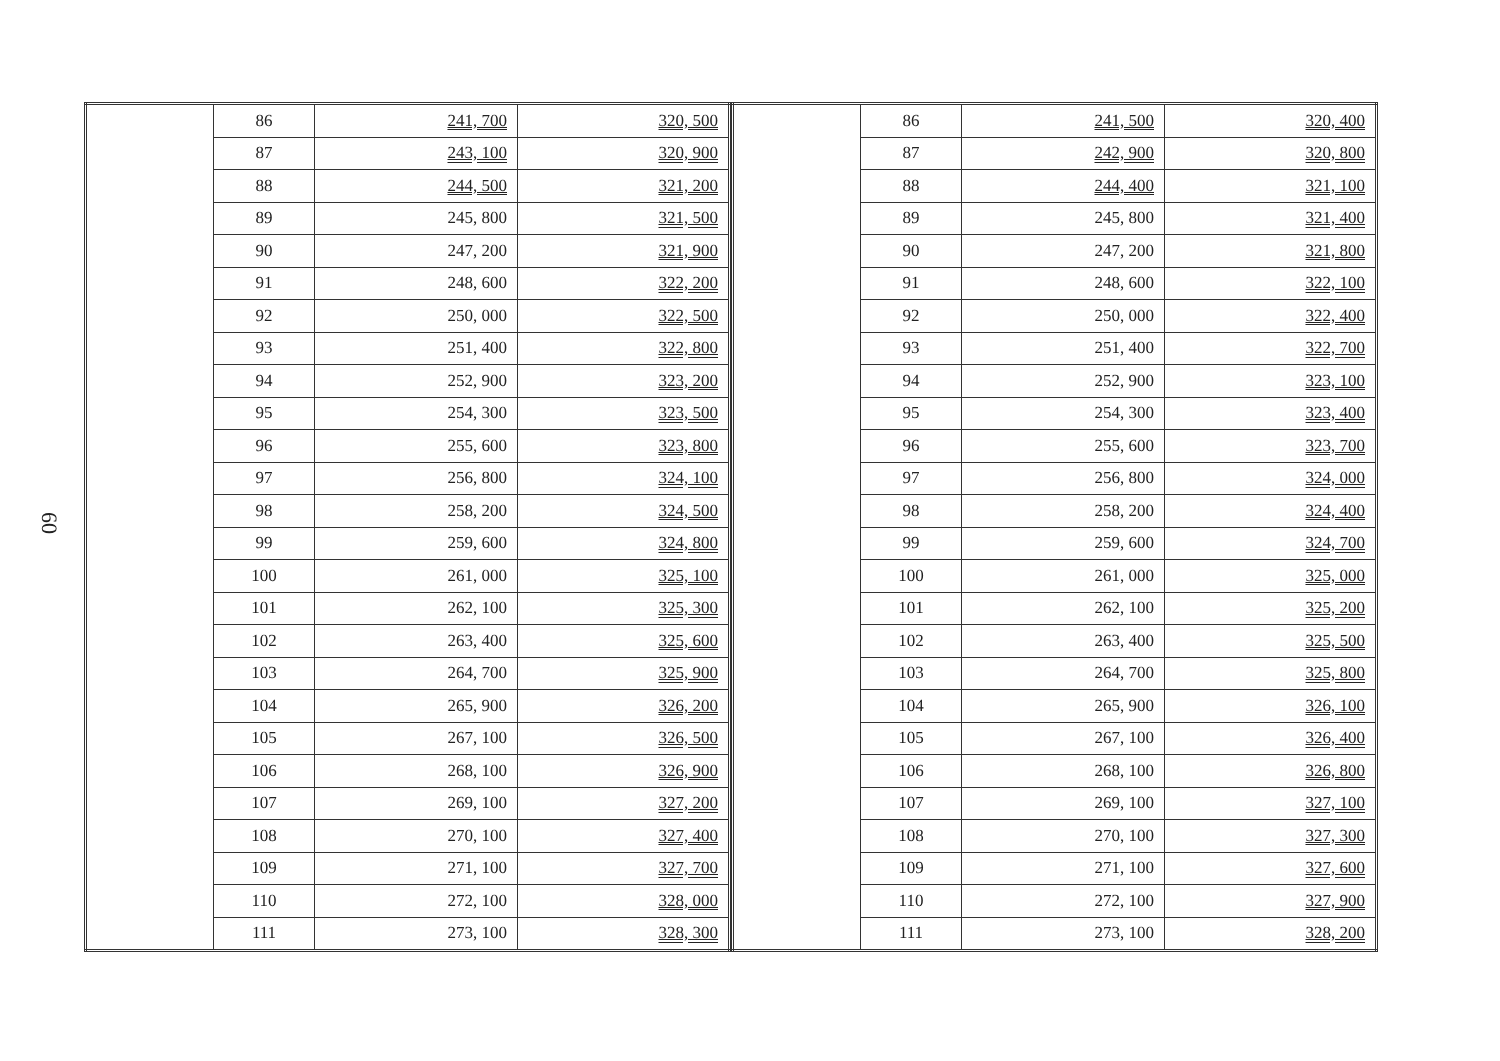60
| | 86 | 241, 700 | 320, 500 |
| | 87 | 243, 100 | 320, 900 |
| | 88 | 244, 500 | 321, 200 |
| | 89 | 245, 800 | 321, 500 |
| | 90 | 247, 200 | 321, 900 |
| | 91 | 248, 600 | 322, 200 |
| | 92 | 250, 000 | 322, 500 |
| | 93 | 251, 400 | 322, 800 |
| | 94 | 252, 900 | 323, 200 |
| | 95 | 254, 300 | 323, 500 |
| | 96 | 255, 600 | 323, 800 |
| | 97 | 256, 800 | 324, 100 |
| | 98 | 258, 200 | 324, 500 |
| | 99 | 259, 600 | 324, 800 |
| | 100 | 261, 000 | 325, 100 |
| | 101 | 262, 100 | 325, 300 |
| | 102 | 263, 400 | 325, 600 |
| | 103 | 264, 700 | 325, 900 |
| | 104 | 265, 900 | 326, 200 |
| | 105 | 267, 100 | 326, 500 |
| | 106 | 268, 100 | 326, 900 |
| | 107 | 269, 100 | 327, 200 |
| | 108 | 270, 100 | 327, 400 |
| | 109 | 271, 100 | 327, 700 |
| | 110 | 272, 100 | 328, 000 |
| | 111 | 273, 100 | 328, 300 |
| | 86 | 241, 500 | 320, 400 |
| | 87 | 242, 900 | 320, 800 |
| | 88 | 244, 400 | 321, 100 |
| | 89 | 245, 800 | 321, 400 |
| | 90 | 247, 200 | 321, 800 |
| | 91 | 248, 600 | 322, 100 |
| | 92 | 250, 000 | 322, 400 |
| | 93 | 251, 400 | 322, 700 |
| | 94 | 252, 900 | 323, 100 |
| | 95 | 254, 300 | 323, 400 |
| | 96 | 255, 600 | 323, 700 |
| | 97 | 256, 800 | 324, 000 |
| | 98 | 258, 200 | 324, 400 |
| | 99 | 259, 600 | 324, 700 |
| | 100 | 261, 000 | 325, 000 |
| | 101 | 262, 100 | 325, 200 |
| | 102 | 263, 400 | 325, 500 |
| | 103 | 264, 700 | 325, 800 |
| | 104 | 265, 900 | 326, 100 |
| | 105 | 267, 100 | 326, 400 |
| | 106 | 268, 100 | 326, 800 |
| | 107 | 269, 100 | 327, 100 |
| | 108 | 270, 100 | 327, 300 |
| | 109 | 271, 100 | 327, 600 |
| | 110 | 272, 100 | 327, 900 |
| | 111 | 273, 100 | 328, 200 |